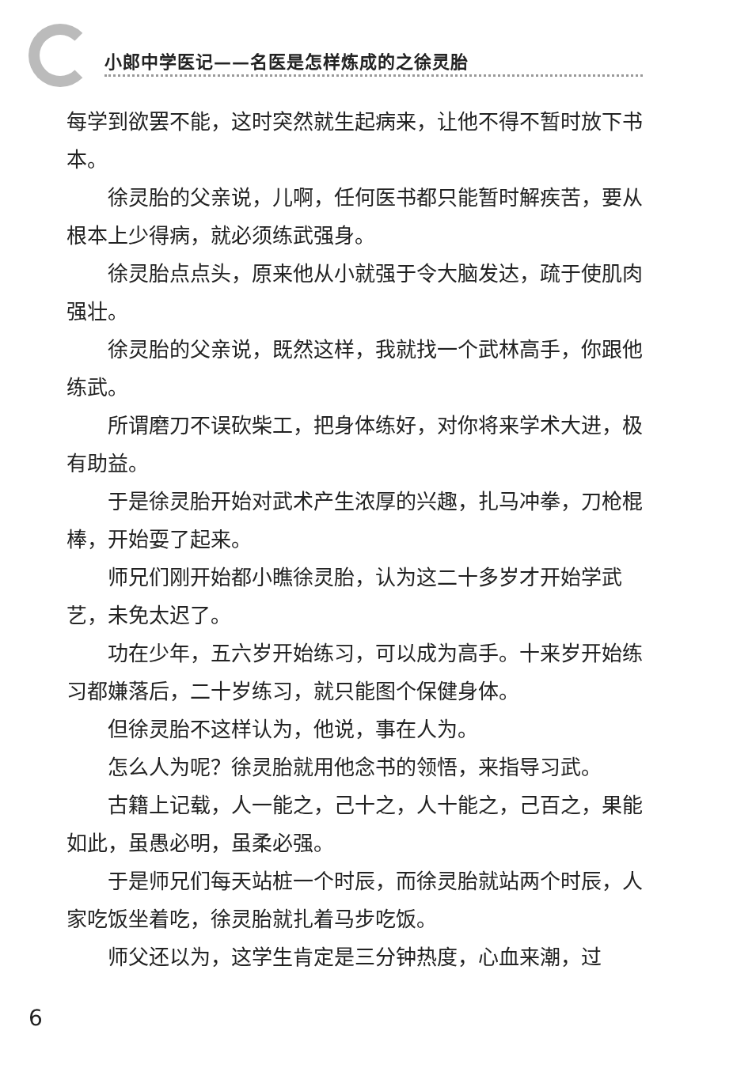小郎中学医记——名医是怎样炼成的之徐灵胎
每学到欲罢不能，这时突然就生起病来，让他不得不暂时放下书本。
徐灵胎的父亲说，儿啊，任何医书都只能暂时解疾苦，要从根本上少得病，就必须练武强身。
徐灵胎点点头，原来他从小就强于令大脑发达，疏于使肌肉强壮。
徐灵胎的父亲说，既然这样，我就找一个武林高手，你跟他练武。
所谓磨刀不误砍柴工，把身体练好，对你将来学术大进，极有助益。
于是徐灵胎开始对武术产生浓厚的兴趣，扎马冲拳，刀枪棍棒，开始耍了起来。
师兄们刚开始都小瞧徐灵胎，认为这二十多岁才开始学武艺，未免太迟了。
功在少年，五六岁开始练习，可以成为高手。十来岁开始练习都嫌落后，二十岁练习，就只能图个保健身体。
但徐灵胎不这样认为，他说，事在人为。
怎么人为呢？徐灵胎就用他念书的领悟，来指导习武。
古籍上记载，人一能之，己十之，人十能之，己百之，果能如此，虽愚必明，虽柔必强。
于是师兄们每天站桩一个时辰，而徐灵胎就站两个时辰，人家吃饭坐着吃，徐灵胎就扎着马步吃饭。
师父还以为，这学生肯定是三分钟热度，心血来潮，过
6